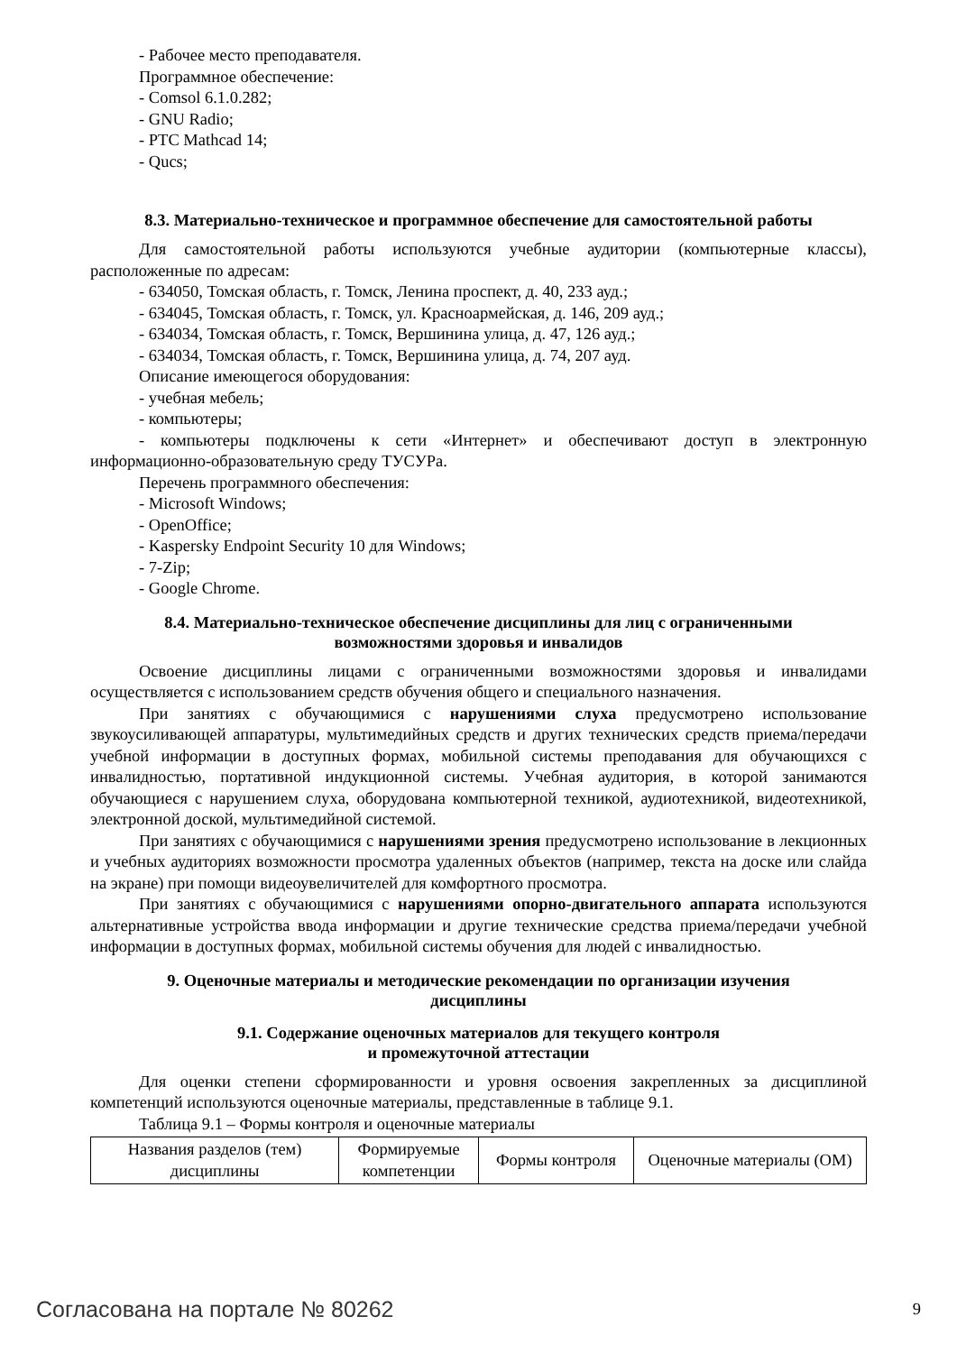- Рабочее место преподавателя.
Программное обеспечение:
- Comsol 6.1.0.282;
- GNU Radio;
- PTC Mathcad 14;
- Qucs;
8.3. Материально-техническое и программное обеспечение для самостоятельной работы
Для самостоятельной работы используются учебные аудитории (компьютерные классы), расположенные по адресам:
- 634050, Томская область, г. Томск, Ленина проспект, д. 40, 233 ауд.;
- 634045, Томская область, г. Томск, ул. Красноармейская, д. 146, 209 ауд.;
- 634034, Томская область, г. Томск, Вершинина улица, д. 47, 126 ауд.;
- 634034, Томская область, г. Томск, Вершинина улица, д. 74, 207 ауд.
Описание имеющегося оборудования:
- учебная мебель;
- компьютеры;
- компьютеры подключены к сети «Интернет» и обеспечивают доступ в электронную информационно-образовательную среду ТУСУРа.
Перечень программного обеспечения:
- Microsoft Windows;
- OpenOffice;
- Kaspersky Endpoint Security 10 для Windows;
- 7-Zip;
- Google Chrome.
8.4. Материально-техническое обеспечение дисциплины для лиц с ограниченными
возможностями здоровья и инвалидов
Освоение дисциплины лицами с ограниченными возможностями здоровья и инвалидами осуществляется с использованием средств обучения общего и специального назначения.
При занятиях с обучающимися с нарушениями слуха предусмотрено использование звукоусиливающей аппаратуры, мультимедийных средств и других технических средств приема/передачи учебной информации в доступных формах, мобильной системы преподавания для обучающихся с инвалидностью, портативной индукционной системы. Учебная аудитория, в которой занимаются обучающиеся с нарушением слуха, оборудована компьютерной техникой, аудиотехникой, видеотехникой, электронной доской, мультимедийной системой.
При занятиях с обучающимися с нарушениями зрения предусмотрено использование в лекционных и учебных аудиториях возможности просмотра удаленных объектов (например, текста на доске или слайда на экране) при помощи видеоувеличителей для комфортного просмотра.
При занятиях с обучающимися с нарушениями опорно-двигательного аппарата используются альтернативные устройства ввода информации и другие технические средства приема/передачи учебной информации в доступных формах, мобильной системы обучения для людей с инвалидностью.
9. Оценочные материалы и методические рекомендации по организации изучения
дисциплины
9.1. Содержание оценочных материалов для текущего контроля
и промежуточной аттестации
Для оценки степени сформированности и уровня освоения закрепленных за дисциплиной компетенций используются оценочные материалы, представленные в таблице 9.1.
Таблица 9.1 – Формы контроля и оценочные материалы
| Названия разделов (тем) дисциплины | Формируемые компетенции | Формы контроля | Оценочные материалы (ОМ) |
| --- | --- | --- | --- |
Согласована на портале № 80262 9